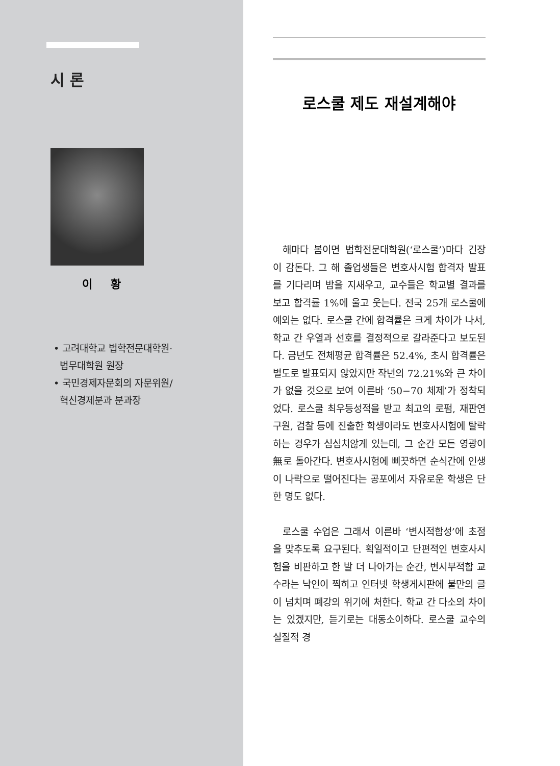시 론
이 황
• 고려대학교 법학전문대학원·
법무대학원 원장
• 국민경제자문회의 자문위원/
혁신경제분과 분과장
로스쿨 제도 재설계해야
해마다 봄이면 법학전문대학원(‘로스쿨’)마다 긴장이 감돈다. 그 해 졸업생들은 변호사시험 합격자 발표를 기다리며 밤을 지새우고, 교수들은 학교별 결과를 보고 합격률 1%에 울고 웃는다. 전국 25개 로스쿨에 예외는 없다. 로스쿨 간에 합격률은 크게 차이가 나서, 학교 간 우열과 선호를 결정적으로 갈라준다고 보도된다. 금년도 전체평균 합격률은 52.4%, 초시 합격률은 별도로 발표되지 않았지만 작년의 72.21%와 큰 차이가 없을 것으로 보여 이른바 ‘50−70 체제’가 정착되었다. 로스쿨 최우등성적을 받고 최고의 로펌, 재판연구원, 검찰 등에 진출한 학생이라도 변호사시험에 탈락하는 경우가 심심치않게 있는데, 그 순간 모든 영광이 無로 돌아간다. 변호사시험에 삐끗하면 순식간에 인생이 나락으로 떨어진다는 공포에서 자유로운 학생은 단 한 명도 없다.
로스쿨 수업은 그래서 이른바 ‘변시적합성’에 초점을 맞추도록 요구된다. 획일적이고 단편적인 변호사시험을 비판하고 한 발 더 나아가는 순간, 변시부적합 교수라는 낙인이 찍히고 인터넷 학생게시판에 불만의 글이 넘치며 폐강의 위기에 처한다. 학교 간 다소의 차이는 있겠지만, 듣기로는 대동소이하다. 로스쿨 교수의 실질적 경